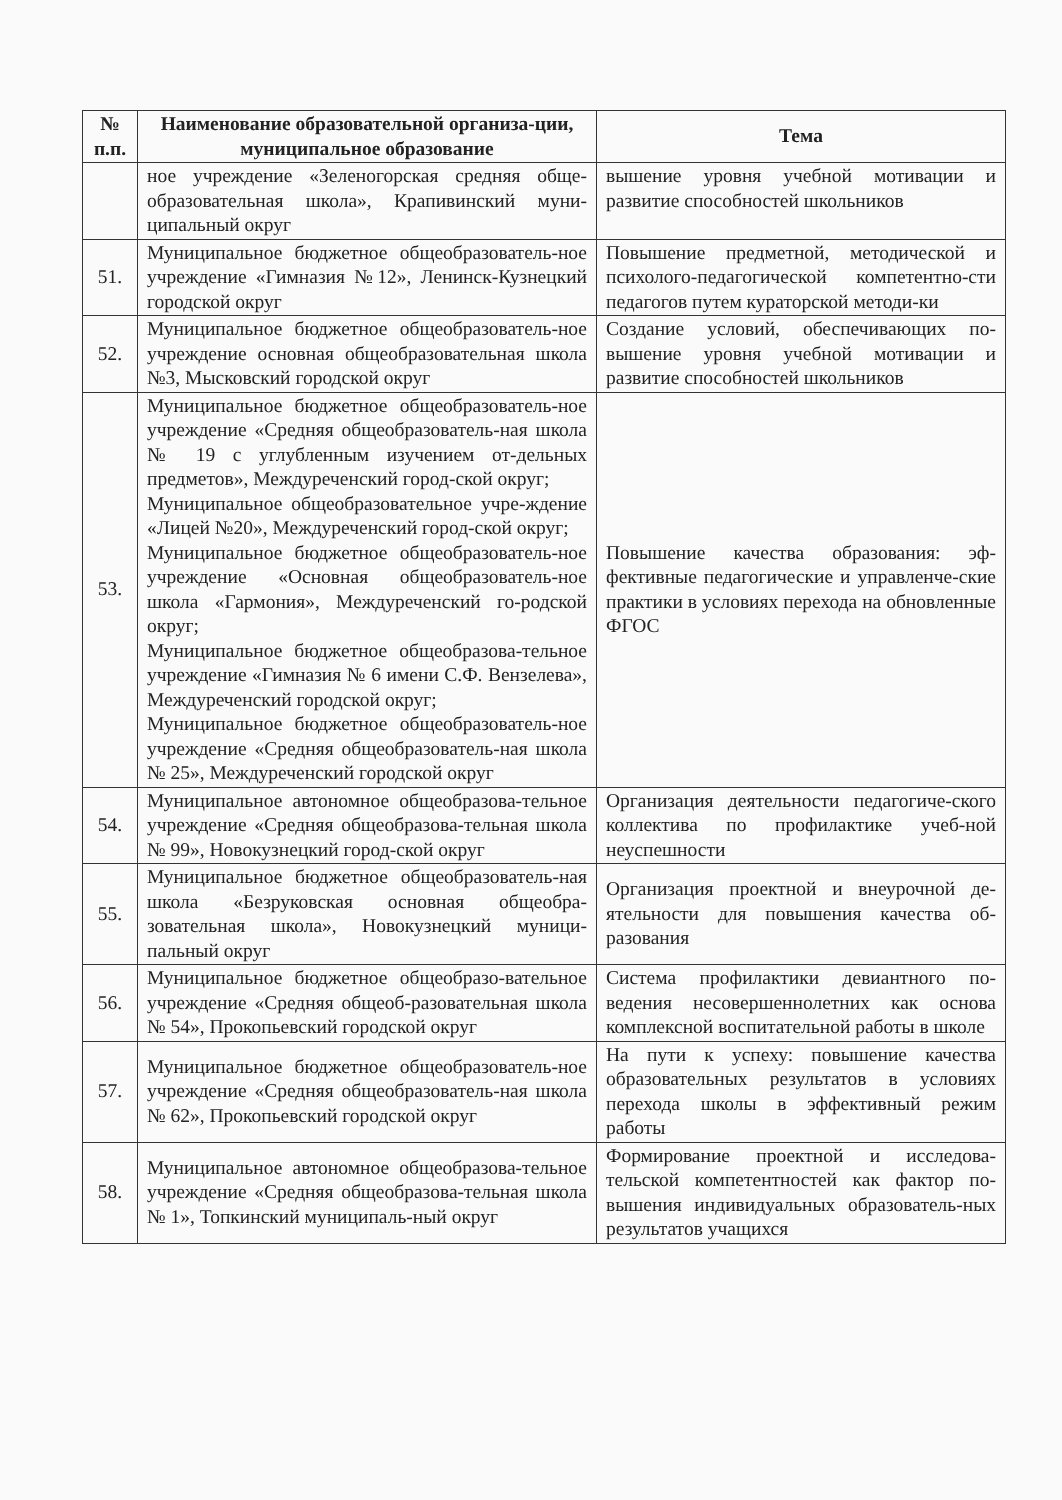| № п.п. | Наименование образовательной организа-ции, муниципальное образование | Тема |
| --- | --- | --- |
| | ное учреждение «Зеленогорская средняя обще-образовательная школа», Крапивинский муни-ципальный округ | вышение уровня учебной мотивации и развитие способностей школьников |
| 51. | Муниципальное бюджетное общеобразователь-ное учреждение «Гимназия №12», Ленинск-Кузнецкий городской округ | Повышение предметной, методической и психолого-педагогической компетентно-сти педагогов путем кураторской методи-ки |
| 52. | Муниципальное бюджетное общеобразователь-ное учреждение основная общеобразовательная школа №3, Мысковский городской округ | Создание условий, обеспечивающих по-вышение уровня учебной мотивации и развитие способностей школьников |
| 53. | Муниципальное бюджетное общеобразователь-ное учреждение «Средняя общеобразователь-ная школа № 19 с углубленным изучением от-дельных предметов», Междуреченский город-ской округ; Муниципальное общеобразовательное учре-ждение «Лицей №20», Междуреченский город-ской округ; Муниципальное бюджетное общеобразователь-ное учреждение «Основная общеобразователь-ное школа «Гармония», Междуреченский го-родской округ; Муниципальное бюджетное общеобразова-тельное учреждение «Гимназия № 6 имени С.Ф. Вензелева», Междуреченский городской округ; Муниципальное бюджетное общеобразователь-ное учреждение «Средняя общеобразователь-ная школа № 25», Междуреченский городской округ | Повышение качества образования: эф-фективные педагогические и управленче-ские практики в условиях перехода на обновленные ФГОС |
| 54. | Муниципальное автономное общеобразова-тельное учреждение «Средняя общеобразова-тельная школа № 99», Новокузнецкий город-ской округ | Организация деятельности педагогиче-ского коллектива по профилактике учеб-ной неуспешности |
| 55. | Муниципальное бюджетное общеобразователь-ная школа «Безруковская основная общеобра-зовательная школа», Новокузнецкий муници-пальный округ | Организация проектной и внеурочной де-ятельности для повышения качества об-разования |
| 56. | Муниципальное бюджетное общеобразо-вательное учреждение «Средняя общеоб-разовательная школа № 54», Прокопьевский городской округ | Система профилактики девиантного по-ведения несовершеннолетних как основа комплексной воспитательной работы в школе |
| 57. | Муниципальное бюджетное общеобразователь-ное учреждение «Средняя общеобразователь-ная школа № 62», Прокопьевский городской округ | На пути к успеху: повышение качества образовательных результатов в условиях перехода школы в эффективный режим работы |
| 58. | Муниципальное автономное общеобразова-тельное учреждение «Средняя общеобразова-тельная школа № 1», Топкинский муниципаль-ный округ | Формирование проектной и исследова-тельской компетентностей как фактор по-вышения индивидуальных образователь-ных результатов учащихся |